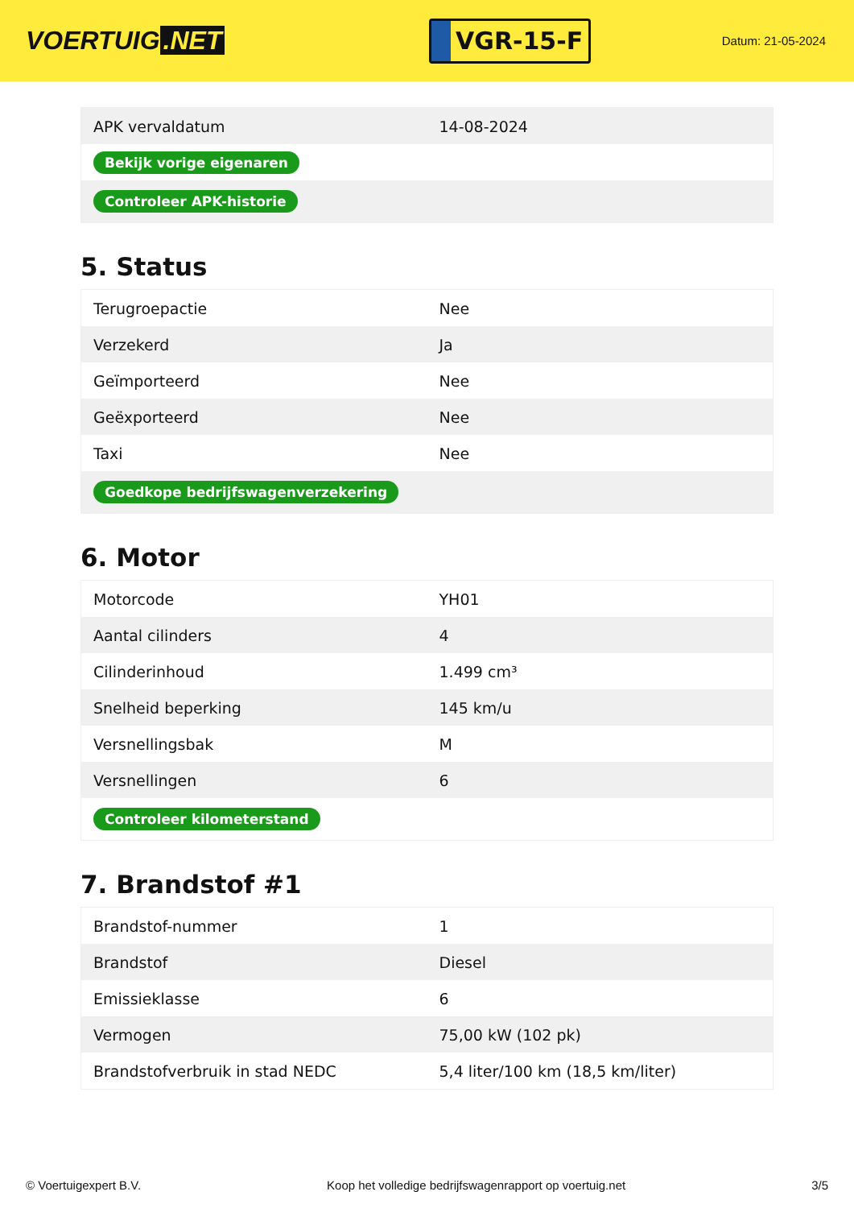VOERTUIG.NET
VGR-15-F
Datum: 21-05-2024
| APK vervaldatum | 14-08-2024 |
| Bekijk vorige eigenaren | |
| Controleer APK-historie | |
5. Status
| Terugroepactie | Nee |
| Verzekerd | Ja |
| Geïmporteerd | Nee |
| Geëxporteerd | Nee |
| Taxi | Nee |
| Goedkope bedrijfswagenverzekering | |
6. Motor
| Motorcode | YH01 |
| Aantal cilinders | 4 |
| Cilinderinhoud | 1.499 cm³ |
| Snelheid beperking | 145 km/u |
| Versnellingsbak | M |
| Versnellingen | 6 |
| Controleer kilometerstand | |
7. Brandstof #1
| Brandstof-nummer | 1 |
| Brandstof | Diesel |
| Emissieklasse | 6 |
| Vermogen | 75,00 kW (102 pk) |
| Brandstofverbruik in stad NEDC | 5,4 liter/100 km (18,5 km/liter) |
© Voertuigexpert B.V. Koop het volledige bedrijfswagenrapport op voertuig.net 3/5